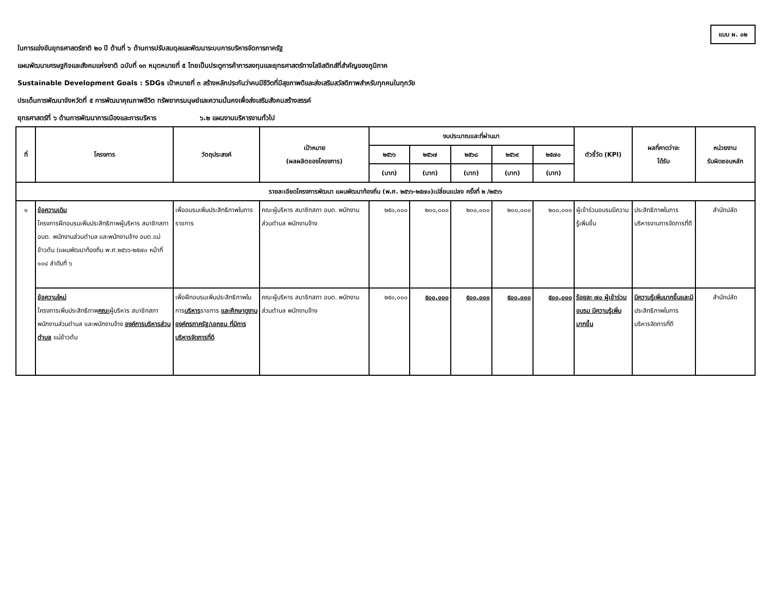แบบ ผ. ๐๒
ในการแข่งขันยุทธศาสตร์ชาติ ๒๐ ปี ด้านที่ ๖ ด้านการปรับสมดุลและพัฒนาระบบการบริหารจัดการภาครัฐ
แผนพัฒนาเศรษฐกิจและสังคมแห่งชาติ ฉบับที่ ๑๓ หมุดหมายที่ ๕ ไทยเป็นประตูการค้าการลงทุนและยุทธศาสตร์ทางโลจิสติกส์ที่สำคัญของภูมิภาค
Sustainable Development Goals : SDGs เป้าหมายที่ ๓ สร้างหลักประกันว่าคนมีชีวิตที่มีสุขภาพดีและส่งเสริมสวัสดิภาพสำหรับทุกคนในทุกวัย
ประเด็นการพัฒนาจังหวัดที่ ๕ การพัฒนาคุณภาพชีวิต ทรัพยากรมนุษย์และความมั่นคงเพื่อส่งเสริมสังคมสร้างสรรค์
ยุทธศาสตร์ที่ ๖ ด้านการพัฒนาการเมืองและการบริหาร ๖.๒ แผนงานบริหารงานทั่วไป
| ที่ | โครงการ | วัตถุประสงค์ | เป้าหมาย (ผลผลิตของโครงการ) | งบประมาณและที่ผ่านมา | | | | | ตัวชี้วัด (KPI) | ผลที่คาดว่าจะ ได้รับ | หน่วยงาน รับผิดชอบหลัก |
| --- | --- | --- | --- | --- | --- | --- | --- | --- | --- | --- | --- |
| | | | | ๒๕๖๖ | ๒๕๖๗ | ๒๕๖๘ | ๒๕๖๙ | ๒๕๗๐ | | | |
| | | | | (บาท) | (บาท) | (บาท) | (บาท) | (บาท) | | | |
| รายละเอียดโครงการพัฒนา แผนพัฒนาท้องถิ่น (พ.ศ. ๒๕๖๖-๒๕๗๐)เปลี่ยนแปลง ครั้งที่ ๒ /๒๕๖๖ | | | | | | | | | | | |
| ๑ | ข้อความเดิม โครงการฝึกอบรมเพิ่มประสิทธิภาพผู้บริหาร สมาชิกสภา อบต. พนักงานส่วนตำบล และพนักงานจ้าง อบต.แม่ข้าวต้ม (แผนพัฒนาท้องถิ่น พ.ศ.๒๕๖๖-๒๕๗๐ หน้าที่ ๑๐๔ ลำดับที่ ๖ | เพื่ออบรมเพิ่มประสิทธิภาพในการราชการ | คณะผู้บริหาร สมาชิกสภา อบต. พนักงานส่วนตำบล พนักงานจ้าง | ๒๕๐,๐๐๐ | ๒๐๐,๐๐๐ | ๒๐๐,๐๐๐ | ๒๐๐,๐๐๐ | ๒๐๐,๐๐๐ | ผู้เข้าร่วมอบรมมีความรู้เพิ่มขึ้น | ประสิทธิภาพในการบริหารงานการจัดการที่ดี | สำนักปลัด |
| | ข้อความใหม่ โครงการเพิ่มประสิทธิภาพ คณะ ผู้บริหาร สมาชิกสภา พนักงานส่วนตำบล และพนักงานจ้าง องค์การบริหารส่วนตำบล แม่ข้าวต้ม | เพื่อฝึกอบรมเพิ่มประสิทธิภาพในการ บริหาร ราชการ และศึกษาดูงาน องค์กรภาครัฐ/เอกชน ที่มีการบริหารจัดการที่ดี | คณะผู้บริหาร สมาชิกสภา อบต. พนักงานส่วนตำบล พนักงานจ้าง | ๒๕๐,๐๐๐ | ๕๐๐,๐๐๐ | ๕๐๐,๐๐๐ | ๕๐๐,๐๐๐ | ๕๐๐,๐๐๐ | ร้อยละ ๗๐ ผู้เข้าร่วมอบรม มีความรู้เพิ่มมากขึ้น | มีความรู้เพิ่มมากขึ้นและมี ประสิทธิภาพในการบริหารจัดการที่ดี | สำนักปลัด |